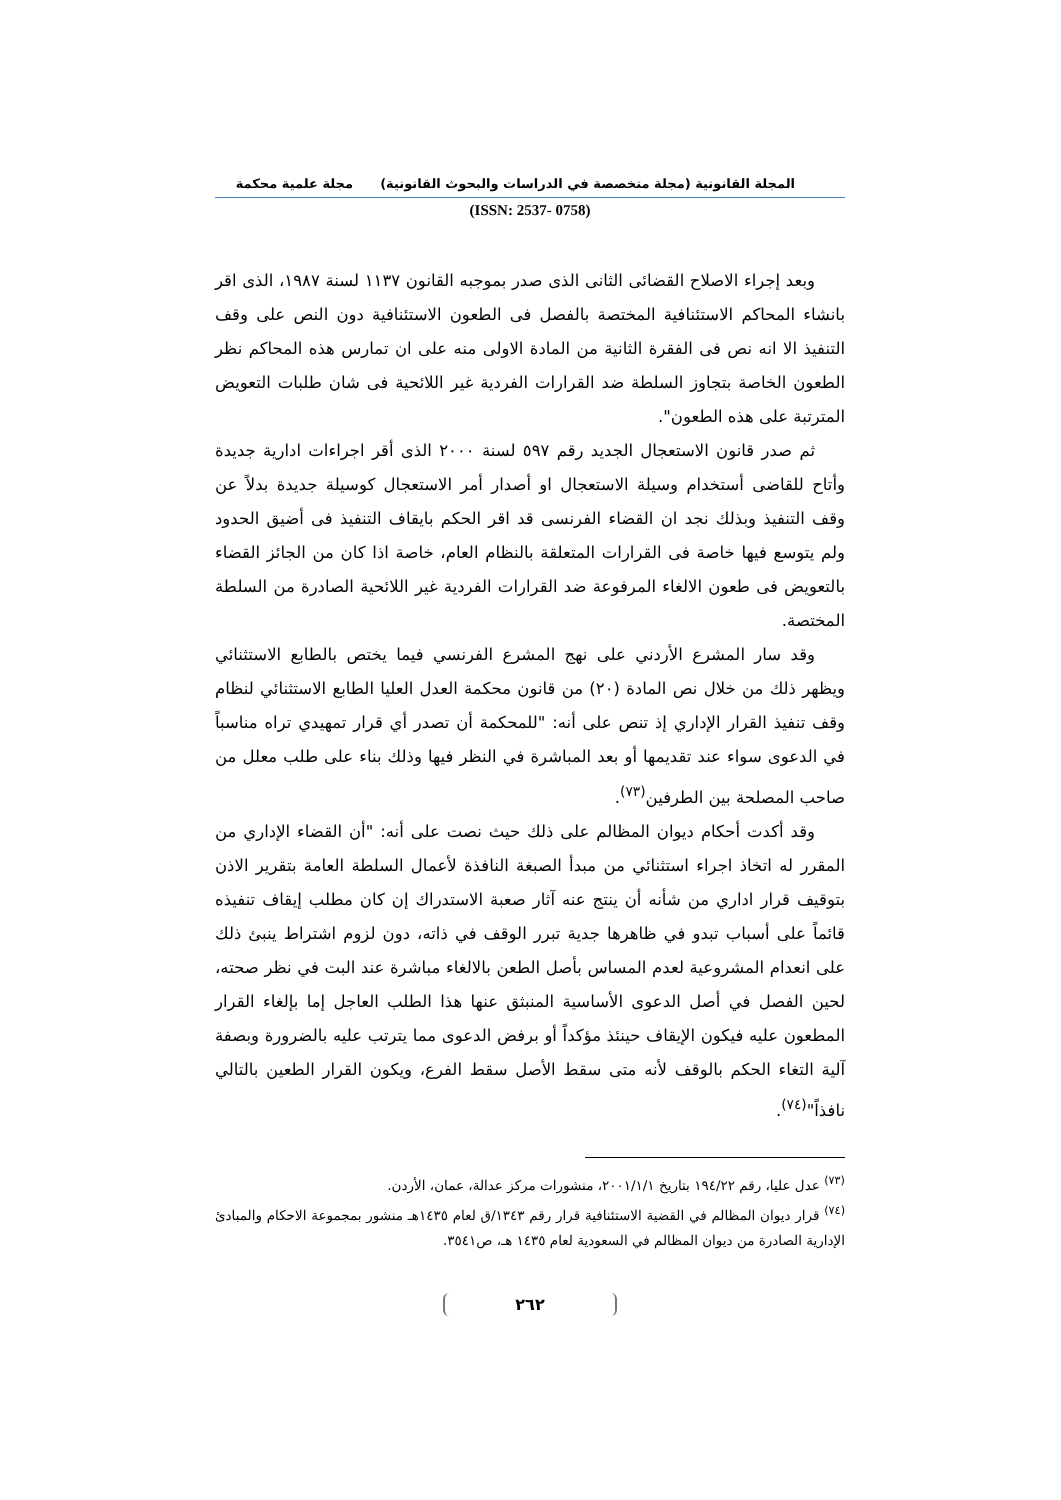المجلة القانونية (مجلة متخصصة في الدراسات والبحوث القانونية) مجلة علمية محكمة
(ISSN: 2537- 0758)
وبعد إجراء الاصلاح القضائى الثانى الذى صدر بموجبه القانون ١١٣٧ لسنة ١٩٨٧، الذى اقر بانشاء المحاكم الاستئنافية المختصة بالفصل فى الطعون الاستئنافية دون النص على وقف التنفيذ الا انه نص فى الفقرة الثانية من المادة الاولى منه على ان تمارس هذه المحاكم نظر الطعون الخاصة بتجاوز السلطة ضد القرارات الفردية غير اللائحية فى شان طلبات التعويض المترتبة على هذه الطعون".
ثم صدر قانون الاستعجال الجديد رقم ٥٩٧ لسنة ٢٠٠٠ الذى أقر اجراءات ادارية جديدة وأتاح للقاضى أستخدام وسيلة الاستعجال او أصدار أمر الاستعجال كوسيلة جديدة بدلاً عن وقف التنفيذ وبذلك نجد ان القضاء الفرنسى قد اقر الحكم بايقاف التنفيذ فى أضيق الحدود ولم يتوسع فيها خاصة فى القرارات المتعلقة بالنظام العام، خاصة اذا كان من الجائز القضاء بالتعويض فى طعون الالغاء المرفوعة ضد القرارات الفردية غير اللائحية الصادرة من السلطة المختصة.
وقد سار المشرع الأردني على نهج المشرع الفرنسي فيما يختص بالطابع الاستثنائي ويظهر ذلك من خلال نص المادة (٢٠) من قانون محكمة العدل العليا الطابع الاستثنائي لنظام وقف تنفيذ القرار الإداري إذ تنص على أنه: "للمحكمة أن تصدر أي قرار تمهيدي تراه مناسباً في الدعوى سواء عند تقديمها أو بعد المباشرة في النظر فيها وذلك بناء على طلب معلل من صاحب المصلحة بين الطرفين<sup>(٧٣)</sup>.
وقد أكدت أحكام ديوان المظالم على ذلك حيث نصت على أنه: "أن القضاء الإداري من المقرر له اتخاذ اجراء استثنائي من مبدأ الصبغة النافذة لأعمال السلطة العامة بتقرير الاذن بتوقيف قرار اداري من شأنه أن ينتج عنه آثار صعبة الاستدراك إن كان مطلب إيقاف تنفيذه قائماً على أسباب تبدو في ظاهرها جدية تبرر الوقف في ذاته، دون لزوم اشتراط ينبئ ذلك على انعدام المشروعية لعدم المساس بأصل الطعن بالالغاء مباشرة عند البت في نظر صحته، لحين الفصل في أصل الدعوى الأساسية المنبثق عنها هذا الطلب العاجل إما بإلغاء القرار المطعون عليه فيكون الإيقاف حينئذ مؤكداً أو برفض الدعوى مما يترتب عليه بالضرورة وبصفة آلية التغاء الحكم بالوقف لأنه متى سقط الأصل سقط الفرع، ويكون القرار الطعين بالتالي نافذاً"<sup>(٧٤)</sup>.
<sup>(٧٣)</sup> عدل عليا، رقم ١٩٤/٢٢ بتاريخ ٢٠٠١/١/١، منشورات مركز عدالة، عمان، الأردن.
<sup>(٧٤)</sup> قرار ديوان المظالم في القضية الاستئنافية قرار رقم ١٣٤٣/ق لعام ١٤٣٥هـ منشور بمجموعة الاحكام والمبادئ الإدارية الصادرة من ديوان المظالم في السعودية لعام ١٤٣٥ هـ، ص٣٥٤١.
٢٦٢